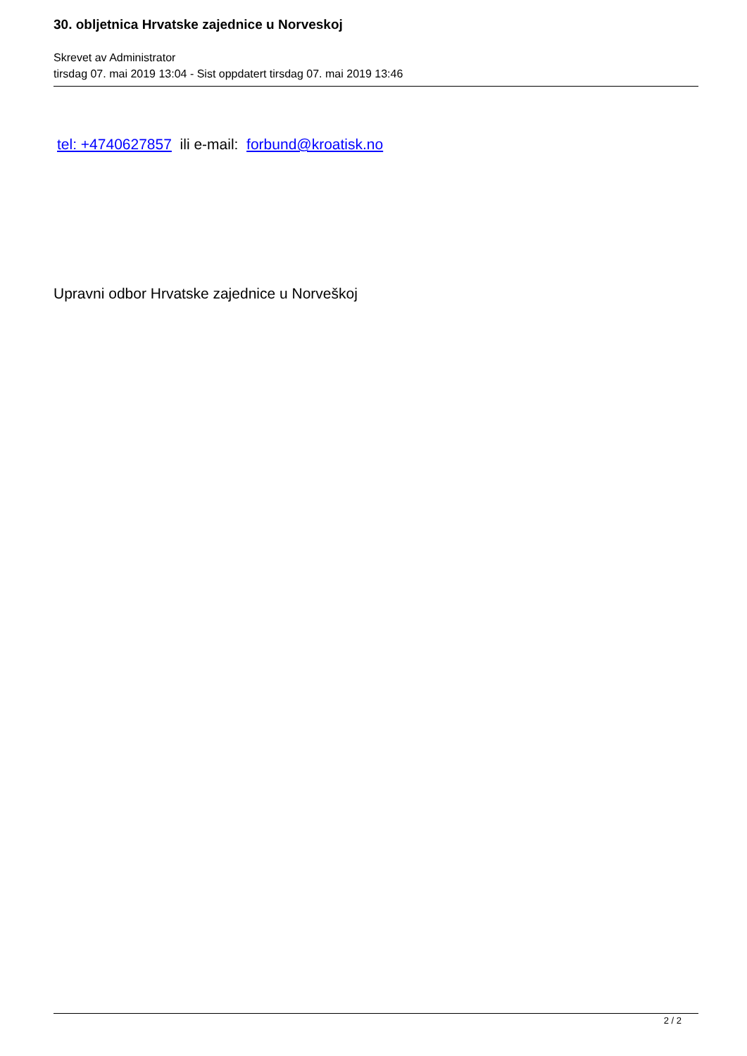30. obljetnica Hrvatske zajednice u Norveskoj
Skrevet av Administrator
tirsdag 07. mai 2019 13:04 - Sist oppdatert tirsdag 07. mai 2019 13:46
tel: +4740627857 ili e-mail: forbund@kroatisk.no
Upravni odbor Hrvatske zajednice u Norveškoj
2 / 2